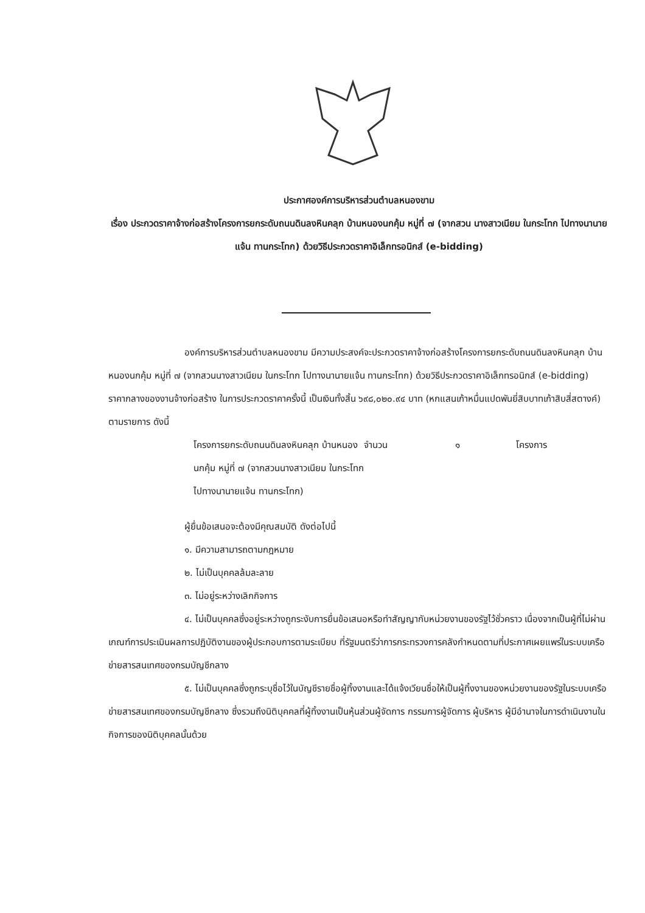ประกาศองค์การบริหารส่วนตำบลหนองขาม
เรื่อง ประกวดราคาจ้างก่อสร้างโครงการยกระดับถนนดินลงหินคลุก บ้านหนองนกคุ้ม หมู่ที่ ๗ (จากสวน นางสาวเนียม ในกระโทก ไปทางนานายแจ้น ทานกระโทก) ด้วยวิธีประกวดราคาอิเล็กทรอนิกส์ (e-bidding)
องค์การบริหารส่วนตำบลหนองขาม มีความประสงค์จะประกวดราคาจ้างก่อสร้างโครงการยกระดับถนนดินลงหินคลุก บ้านหนองนกคุ้ม หมู่ที่ ๗ (จากสวนนางสาวเนียม ในกระโทก ไปทางนานายแจ้น ทานกระโทก) ด้วยวิธีประกวดราคาอิเล็กทรอนิกส์ (e-bidding) ราคากลางของงานจ้างก่อสร้าง ในการประกวดราคาครั้งนี้ เป็นเงินทั้งสิ้น ๖๙๘,๐๒๐.๙๔ บาท (หกแสนเก้าหมื่นแปดพันยี่สิบบาทเก้าสิบสี่สตางค์) ตามรายการ ดังนี้
โครงการยกระดับถนนดินลงหินคลุก บ้านหนองนกคุ้ม หมู่ที่ ๗ (จากสวนนางสาวเนียม ในกระโทก ไปทางนานายแจ้น ทานกระโทก)
จำนวน ๑ โครงการ
ผู้ยื่นข้อเสนอจะต้องมีคุณสมบัติ ดังต่อไปนี้
๑. มีความสามารถตามกฎหมาย
๒. ไม่เป็นบุคคลล้มละลาย
๓. ไม่อยู่ระหว่างเลิกกิจการ
๔. ไม่เป็นบุคคลซึ่งอยู่ระหว่างถูกระงับการยื่นข้อเสนอหรือทำสัญญากับหน่วยงานของรัฐไว้ชั่วคราว เนื่องจากเป็นผู้ที่ไม่ผ่านเกณฑ์การประเมินผลการปฏิบัติงานของผู้ประกอบการตามระเบียบ ที่รัฐมนตรีว่าการกระทรวงการคลังกำหนดตามที่ประกาศเผยแพร่ในระบบเครือข่ายสารสนเทศของกรมบัญชีกลาง
๕. ไม่เป็นบุคคลซึ่งถูกระบุชื่อไว้ในบัญชีรายชื่อผู้ทิ้งงานและได้แจ้งเวียนชื่อให้เป็นผู้ทิ้งงานของหน่วยงานของรัฐในระบบเครือข่ายสารสนเทศของกรมบัญชีกลาง ซึ่งรวมถึงนิติบุคคลที่ผู้ทิ้งงานเป็นหุ้นส่วนผู้จัดการ กรรมการผู้จัดการ ผู้บริหาร ผู้มีอำนาจในการดำเนินงานในกิจการของนิติบุคคลนั้นด้วย